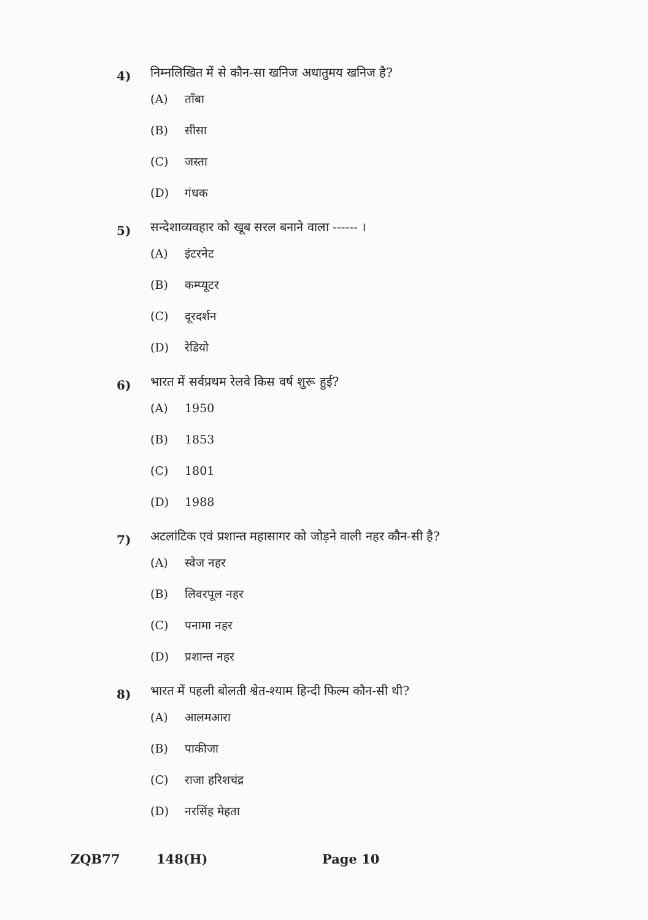4)
निम्नलिखित में से कौन-सा खनिज अधातुमय खनिज है?
(A) ताँबा
(B) सीसा
(C) जस्ता
(D) गंधक
5)
सन्देशाव्यवहार को खूब सरल बनाने वाला ------ ।
(A) इंटरनेट
(B) कम्प्यूटर
(C) दूरदर्शन
(D) रेडियो
6)
भारत में सर्वप्रथम रेलवे किस वर्ष शुरू हुई?
(A) 1950
(B) 1853
(C) 1801
(D) 1988
7)
अटलांटिक एवं प्रशान्त महासागर को जोड़ने वाली नहर कौन-सी है?
(A) स्वेज नहर
(B) लिवरपूल नहर
(C) पनामा नहर
(D) प्रशान्त नहर
8)
भारत में पहली बोलती श्वेत-श्याम हिन्दी फिल्म कौन-सी थी?
(A) आलमआरा
(B) पाकीजा
(C) राजा हरिशचंद्र
(D) नरसिंह मेहता
ZQB77 148(H) Page 10